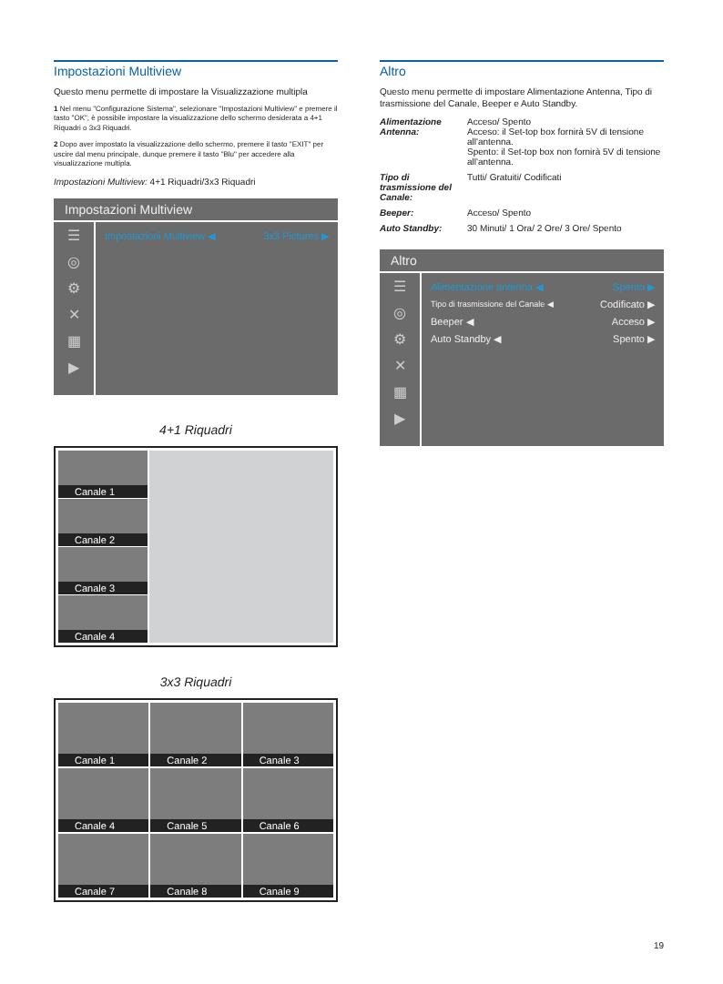Impostazioni Multiview
Questo menu permette di impostare la Visualizzazione multipla
1 Nel menu "Configurazione Sistema", selezionare "Impostazioni Multiview" e premere il tasto "OK", è possibile impostare la visualizzazione dello schermo desiderata a 4+1 Riquadri o 3x3 Riquadri.
2 Dopo aver impostato la visualizzazione dello schermo, premere il tasto "EXIT" per uscire dal menu principale, dunque premere il tasto "Blu" per accedere alla visualizzazione multipla.
Impostazioni Multiview: 4+1 Riquadri/3x3 Riquadri
Impostazioni Multiview
☰
◎
⚙
✕
▦
▶
Impostazioni Multiview ◀ 3x3 Pictures ▶
4+1 Riquadri
Canale 1
Canale 2
Canale 3
Canale 4
3x3 Riquadri
Canale 1
Canale 2
Canale 3
Canale 4
Canale 5
Canale 6
Canale 7
Canale 8
Canale 9
Altro
Questo menu permette di impostare Alimentazione Antenna, Tipo di trasmissione del Canale, Beeper e Auto Standby.
| Alimentazione Antenna: | Acceso/ Spento Acceso: il Set-top box fornirà 5V di tensione all'antenna. Spento: il Set-top box non fornirà 5V di tensione all'antenna. |
| Tipo di trasmissione del Canale: | Tutti/ Gratuiti/ Codificati |
| Beeper: | Acceso/ Spento |
| Auto Standby: | 30 Minuti/ 1 Ora/ 2 Ore/ 3 Ore/ Spento |
Altro
☰
◎
⚙
✕
▦
▶
Alimentazione antenna ◀ Spento ▶
Tipo di trasmissione del Canale ◀ Codificato ▶
Beeper ◀ Acceso ▶
Auto Standby ◀ Spento ▶
19